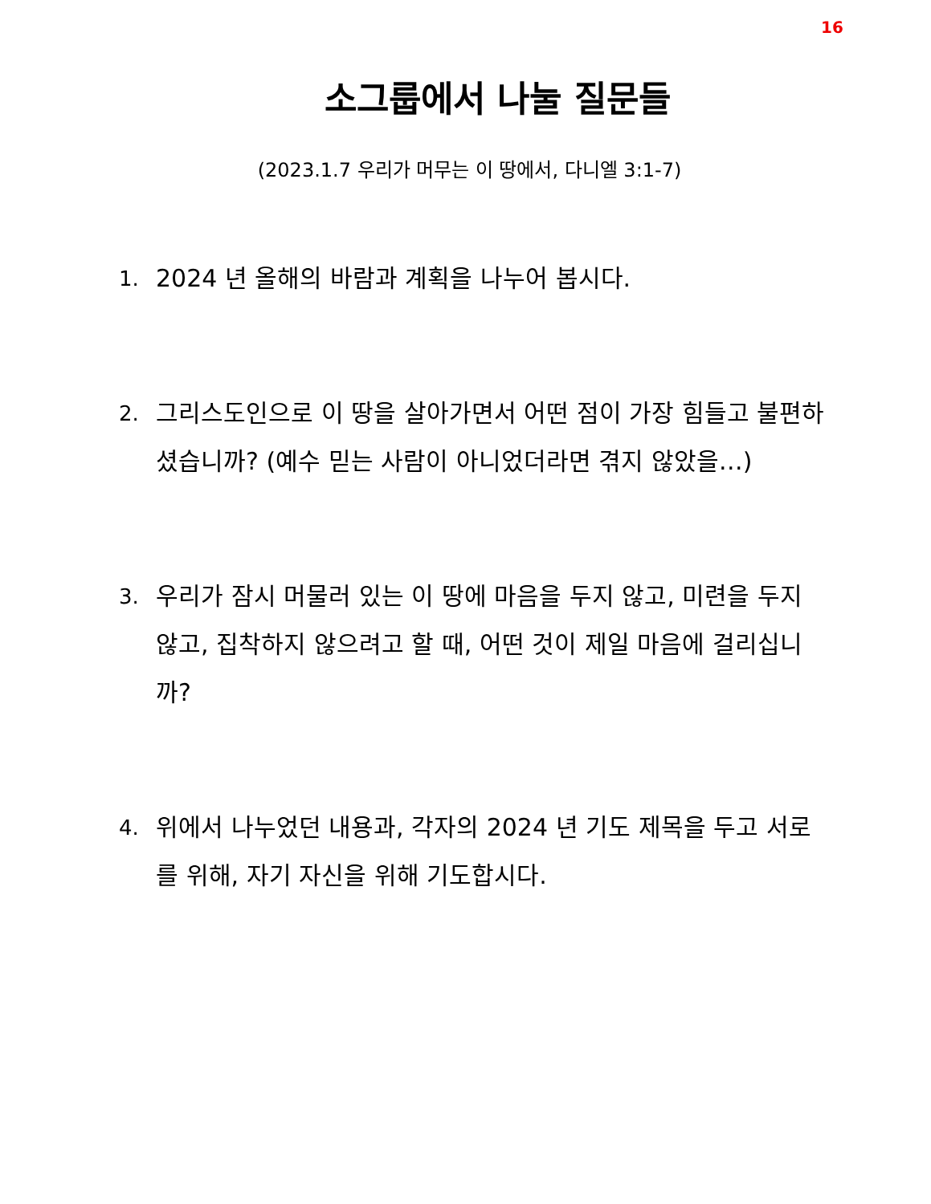16
소그룹에서 나눌 질문들
(2023.1.7 우리가 머무는 이 땅에서, 다니엘 3:1-7)
1. 2024 년 올해의 바람과 계획을 나누어 봅시다.
2. 그리스도인으로 이 땅을 살아가면서 어떤 점이 가장 힘들고 불편하셨습니까? (예수 믿는 사람이 아니었더라면 겪지 않았을…)
3. 우리가 잠시 머물러 있는 이 땅에 마음을 두지 않고, 미련을 두지 않고, 집착하지 않으려고 할 때, 어떤 것이 제일 마음에 걸리십니까?
4. 위에서 나누었던 내용과, 각자의 2024 년 기도 제목을 두고 서로를 위해, 자기 자신을 위해 기도합시다.